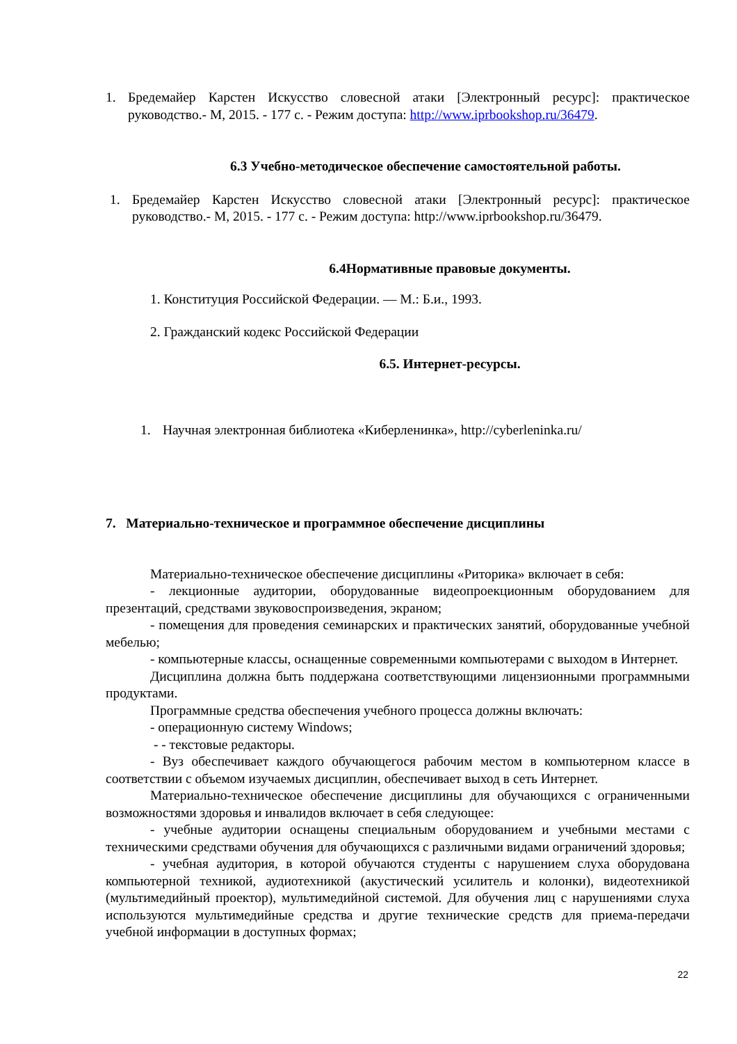1. Бредемайер Карстен Искусство словесной атаки [Электронный ресурс]: практическое руководство.- М, 2015. - 177 с. - Режим доступа: http://www.iprbookshop.ru/36479.
6.3 Учебно-методическое обеспечение самостоятельной работы.
1. Бредемайер Карстен Искусство словесной атаки [Электронный ресурс]: практическое руководство.- М, 2015. - 177 с. - Режим доступа: http://www.iprbookshop.ru/36479.
6.4Нормативные правовые документы.
1. Конституция Российской Федерации. — М.: Б.и., 1993.
2. Гражданский кодекс Российской Федерации
6.5. Интернет-ресурсы.
1. Научная электронная библиотека «Киберленинка», http://cyberleninka.ru/
7. Материально-техническое и программное обеспечение дисциплины
Материально-техническое обеспечение дисциплины «Риторика» включает в себя:
- лекционные аудитории, оборудованные видеопроекционным оборудованием для презентаций, средствами звуковоспроизведения, экраном;
- помещения для проведения семинарских и практических занятий, оборудованные учебной мебелью;
- компьютерные классы, оснащенные современными компьютерами с выходом в Интернет.
Дисциплина должна быть поддержана соответствующими лицензионными программными продуктами.
Программные средства обеспечения учебного процесса должны включать:
- операционную систему Windows;
- - текстовые редакторы.
- Вуз обеспечивает каждого обучающегося рабочим местом в компьютерном классе в соответствии с объемом изучаемых дисциплин, обеспечивает выход в сеть Интернет.
Материально-техническое обеспечение дисциплины для обучающихся с ограниченными возможностями здоровья и инвалидов включает в себя следующее:
- учебные аудитории оснащены специальным оборудованием и учебными местами с техническими средствами обучения для обучающихся с различными видами ограничений здоровья;
- учебная аудитория, в которой обучаются студенты с нарушением слуха оборудована компьютерной техникой, аудиотехникой (акустический усилитель и колонки), видеотехникой (мультимедийный проектор), мультимедийной системой. Для обучения лиц с нарушениями слуха используются мультимедийные средства и другие технические средств для приема-передачи учебной информации в доступных формах;
22